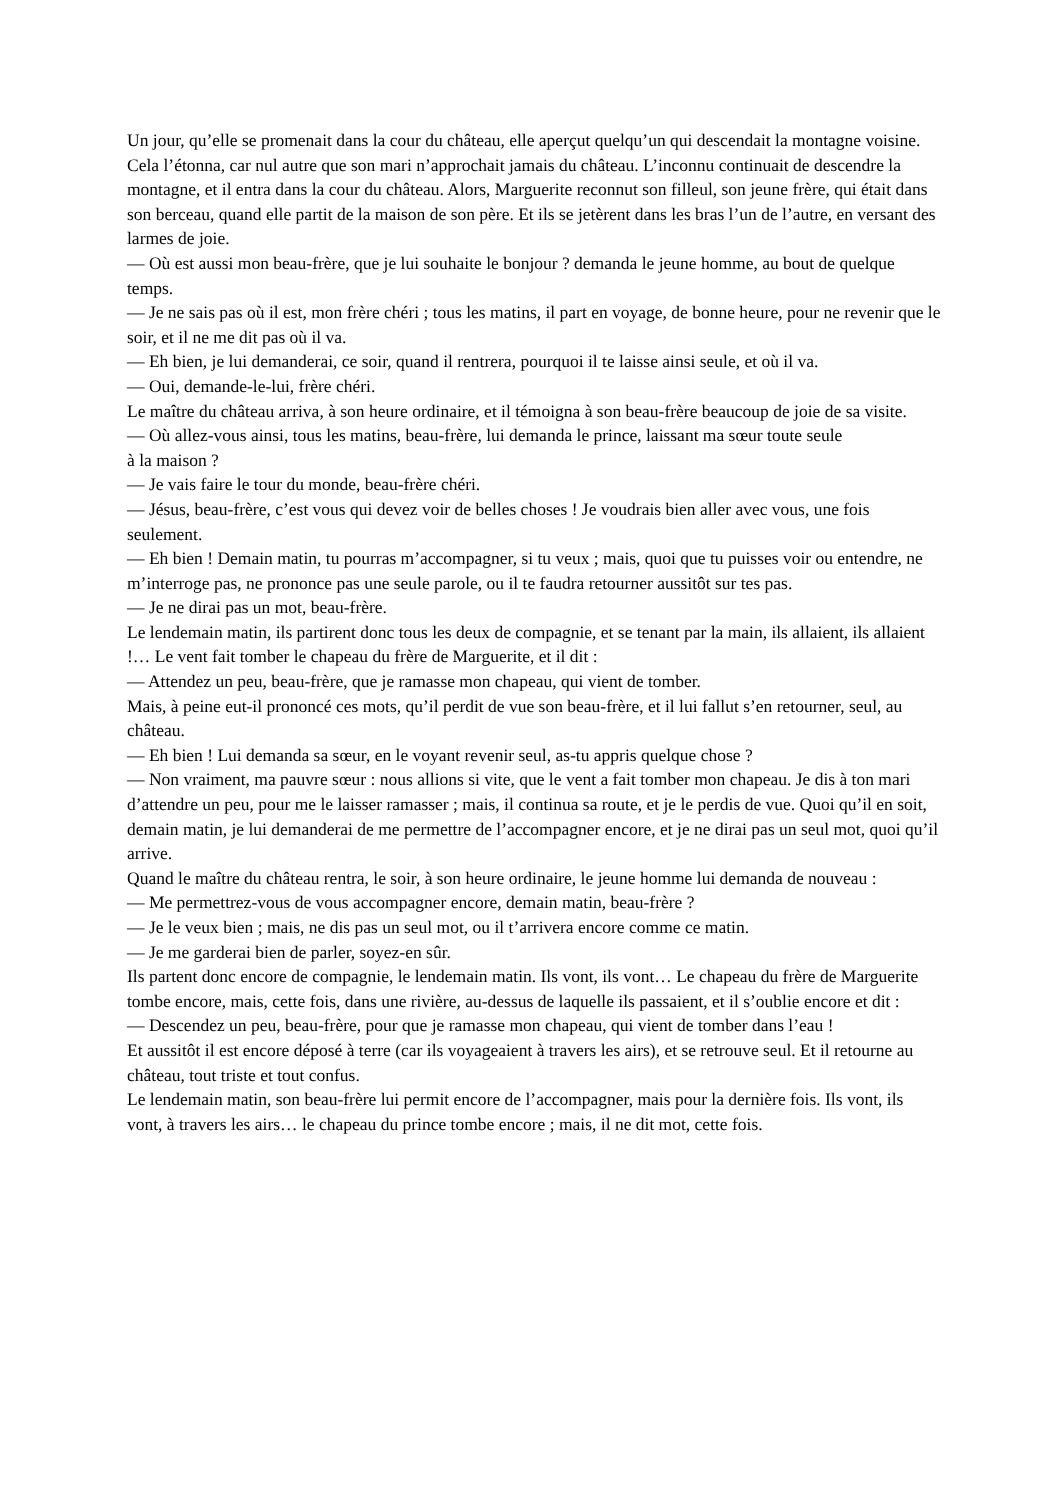Un jour, qu’elle se promenait dans la cour du château, elle aperçut quelqu’un qui descendait la montagne voisine. Cela l’étonna, car nul autre que son mari n’approchait jamais du château. L’inconnu continuait de descendre la montagne, et il entra dans la cour du château. Alors, Marguerite reconnut son filleul, son jeune frère, qui était dans son berceau, quand elle partit de la maison de son père. Et ils se jetèrent dans les bras l’un de l’autre, en versant des larmes de joie.
— Où est aussi mon beau-frère, que je lui souhaite le bonjour ? demanda le jeune homme, au bout de quelque temps.
— Je ne sais pas où il est, mon frère chéri ; tous les matins, il part en voyage, de bonne heure, pour ne revenir que le soir, et il ne me dit pas où il va.
— Eh bien, je lui demanderai, ce soir, quand il rentrera, pourquoi il te laisse ainsi seule, et où il va.
— Oui, demande-le-lui, frère chéri.
Le maître du château arriva, à son heure ordinaire, et il témoigna à son beau-frère beaucoup de joie de sa visite.
— Où allez-vous ainsi, tous les matins, beau-frère, lui demanda le prince, laissant ma sœur toute seule
à la maison ?
— Je vais faire le tour du monde, beau-frère chéri.
— Jésus, beau-frère, c’est vous qui devez voir de belles choses ! Je voudrais bien aller avec vous, une fois seulement.
— Eh bien ! Demain matin, tu pourras m’accompagner, si tu veux ; mais, quoi que tu puisses voir ou entendre, ne m’interroge pas, ne prononce pas une seule parole, ou il te faudra retourner aussitôt sur tes pas.
— Je ne dirai pas un mot, beau-frère.
Le lendemain matin, ils partirent donc tous les deux de compagnie, et se tenant par la main, ils allaient, ils allaient !… Le vent fait tomber le chapeau du frère de Marguerite, et il dit :
— Attendez un peu, beau-frère, que je ramasse mon chapeau, qui vient de tomber.
Mais, à peine eut-il prononcé ces mots, qu’il perdit de vue son beau-frère, et il lui fallut s’en retourner, seul, au château.
— Eh bien ! Lui demanda sa sœur, en le voyant revenir seul, as-tu appris quelque chose ?
— Non vraiment, ma pauvre sœur : nous allions si vite, que le vent a fait tomber mon chapeau. Je dis à ton mari d’attendre un peu, pour me le laisser ramasser ; mais, il continua sa route, et je le perdis de vue. Quoi qu’il en soit, demain matin, je lui demanderai de me permettre de l’accompagner encore, et je ne dirai pas un seul mot, quoi qu’il arrive.
Quand le maître du château rentra, le soir, à son heure ordinaire, le jeune homme lui demanda de nouveau :
— Me permettrez-vous de vous accompagner encore, demain matin, beau-frère ?
— Je le veux bien ; mais, ne dis pas un seul mot, ou il t’arrivera encore comme ce matin.
— Je me garderai bien de parler, soyez-en sûr.
Ils partent donc encore de compagnie, le lendemain matin. Ils vont, ils vont… Le chapeau du frère de Marguerite tombe encore, mais, cette fois, dans une rivière, au-dessus de laquelle ils passaient, et il s’oublie encore et dit :
— Descendez un peu, beau-frère, pour que je ramasse mon chapeau, qui vient de tomber dans l’eau !
Et aussitôt il est encore déposé à terre (car ils voyageaient à travers les airs), et se retrouve seul. Et il retourne au château, tout triste et tout confus.
Le lendemain matin, son beau-frère lui permit encore de l’accompagner, mais pour la dernière fois. Ils vont, ils vont, à travers les airs… le chapeau du prince tombe encore ; mais, il ne dit mot, cette fois.